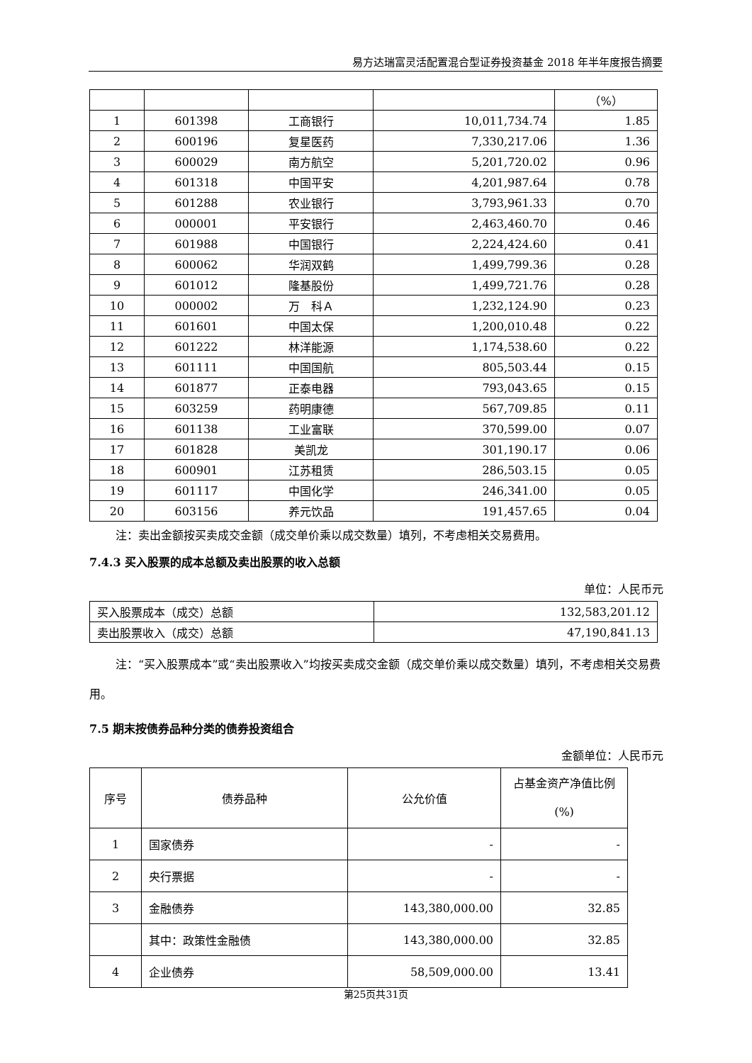易方达瑞富灵活配置混合型证券投资基金 2018 年半年度报告摘要
| | | | | （%） |
| 1 | 601398 | 工商银行 | 10,011,734.74 | 1.85 |
| 2 | 600196 | 复星医药 | 7,330,217.06 | 1.36 |
| 3 | 600029 | 南方航空 | 5,201,720.02 | 0.96 |
| 4 | 601318 | 中国平安 | 4,201,987.64 | 0.78 |
| 5 | 601288 | 农业银行 | 3,793,961.33 | 0.70 |
| 6 | 000001 | 平安银行 | 2,463,460.70 | 0.46 |
| 7 | 601988 | 中国银行 | 2,224,424.60 | 0.41 |
| 8 | 600062 | 华润双鹤 | 1,499,799.36 | 0.28 |
| 9 | 601012 | 隆基股份 | 1,499,721.76 | 0.28 |
| 10 | 000002 | 万 科Ａ | 1,232,124.90 | 0.23 |
| 11 | 601601 | 中国太保 | 1,200,010.48 | 0.22 |
| 12 | 601222 | 林洋能源 | 1,174,538.60 | 0.22 |
| 13 | 601111 | 中国国航 | 805,503.44 | 0.15 |
| 14 | 601877 | 正泰电器 | 793,043.65 | 0.15 |
| 15 | 603259 | 药明康德 | 567,709.85 | 0.11 |
| 16 | 601138 | 工业富联 | 370,599.00 | 0.07 |
| 17 | 601828 | 美凯龙 | 301,190.17 | 0.06 |
| 18 | 600901 | 江苏租赁 | 286,503.15 | 0.05 |
| 19 | 601117 | 中国化学 | 246,341.00 | 0.05 |
| 20 | 603156 | 养元饮品 | 191,457.65 | 0.04 |
注：卖出金额按买卖成交金额（成交单价乘以成交数量）填列，不考虑相关交易费用。
7.4.3 买入股票的成本总额及卖出股票的收入总额
单位：人民币元
| 买入股票成本（成交）总额 | 132,583,201.12 |
| 卖出股票收入（成交）总额 | 47,190,841.13 |
注：“买入股票成本”或“卖出股票收入”均按买卖成交金额（成交单价乘以成交数量）填列，不考虑相关交易费用。
7.5 期末按债券品种分类的债券投资组合
金额单位：人民币元
| 序号 | 债券品种 | 公允价值 | 占基金资产净值比例(%) |
| 1 | 国家债券 | - | - |
| 2 | 央行票据 | - | - |
| 3 | 金融债券 | 143,380,000.00 | 32.85 |
| | 其中：政策性金融债 | 143,380,000.00 | 32.85 |
| 4 | 企业债券 | 58,509,000.00 | 13.41 |
第25页共31页